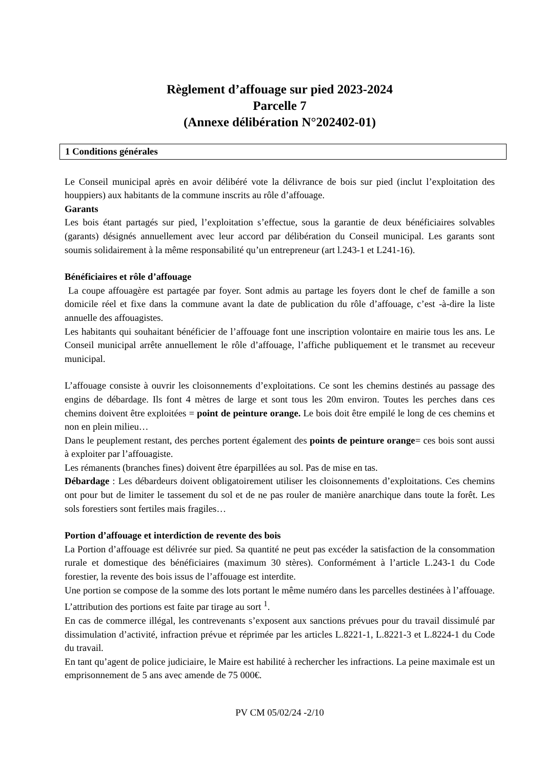Règlement d’affouage sur pied 2023-2024
Parcelle 7
(Annexe délibération N°202402-01)
1 Conditions générales
Le Conseil municipal après en avoir délibéré vote la délivrance de bois sur pied (inclut l’exploitation des houppiers) aux habitants de la commune inscrits au rôle d’affouage.
Garants
Les bois étant partagés sur pied, l’exploitation s’effectue, sous la garantie de deux bénéficiaires solvables (garants) désignés annuellement avec leur accord par délibération du Conseil municipal. Les garants sont soumis solidairement à la même responsabilité qu’un entrepreneur (art l.243-1 et L241-16).
Bénéficiaires et rôle d’affouage
La coupe affouagère est partagée par foyer. Sont admis au partage les foyers dont le chef de famille a son domicile réel et fixe dans la commune avant la date de publication du rôle d’affouage, c’est -à-dire la liste annuelle des affouagistes.
Les habitants qui souhaitant bénéficier de l’affouage font une inscription volontaire en mairie tous les ans. Le Conseil municipal arrête annuellement le rôle d’affouage, l’affiche publiquement et le transmet au receveur municipal.
L’affouage consiste à ouvrir les cloisonnements d’exploitations. Ce sont les chemins destinés au passage des engins de débardage. Ils font 4 mètres de large et sont tous les 20m environ. Toutes les perches dans ces chemins doivent être exploitées = point de peinture orange. Le bois doit être empilé le long de ces chemins et non en plein milieu…
Dans le peuplement restant, des perches portent également des points de peinture orange= ces bois sont aussi à exploiter par l’affouagiste.
Les rémanents (branches fines) doivent être éparpillées au sol. Pas de mise en tas.
Débardage : Les débardeurs doivent obligatoirement utiliser les cloisonnements d’exploitations. Ces chemins ont pour but de limiter le tassement du sol et de ne pas rouler de manière anarchique dans toute la forêt. Les sols forestiers sont fertiles mais fragiles…
Portion d’affouage et interdiction de revente des bois
La Portion d’affouage est délivrée sur pied. Sa quantité ne peut pas excéder la satisfaction de la consommation rurale et domestique des bénéficiaires (maximum 30 stères). Conformément à l’article L.243-1 du Code forestier, la revente des bois issus de l’affouage est interdite.
Une portion se compose de la somme des lots portant le même numéro dans les parcelles destinées à l’affouage. L’attribution des portions est faite par tirage au sort <sup>1</sup>.
En cas de commerce illégal, les contrevenants s’exposent aux sanctions prévues pour du travail dissimulé par dissimulation d’activité, infraction prévue et réprimée par les articles L.8221-1, L.8221-3 et L.8224-1 du Code du travail.
En tant qu’agent de police judiciaire, le Maire est habilité à rechercher les infractions. La peine maximale est un emprisonnement de 5 ans avec amende de 75 000€.
PV CM 05/02/24 -2/10